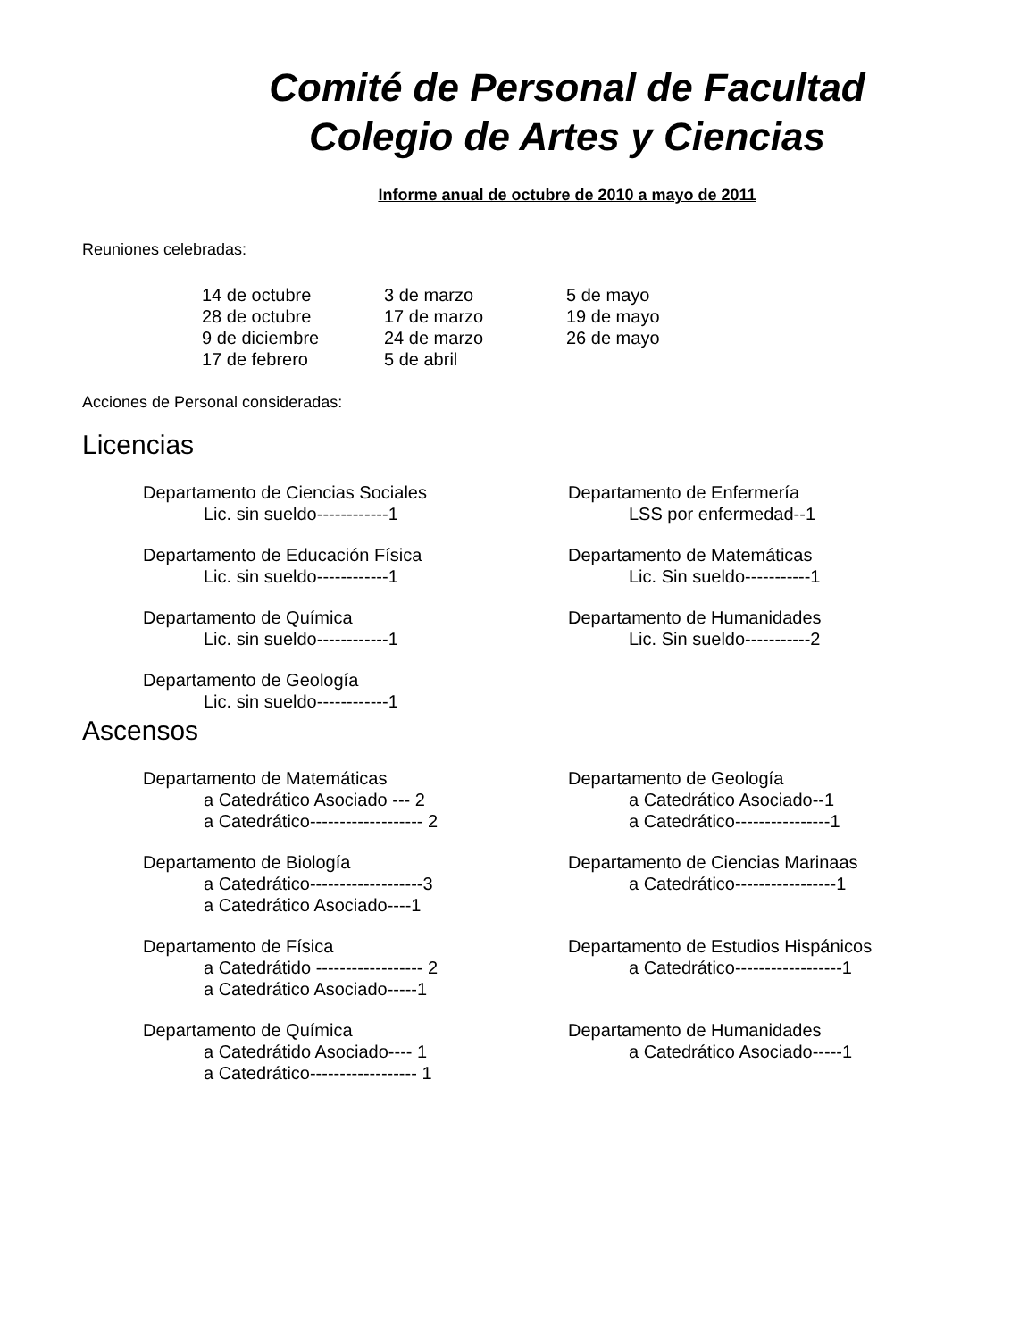Comité de Personal de Facultad
Colegio de Artes y Ciencias
Informe anual de octubre de 2010 a mayo de 2011
Reuniones celebradas:
14 de octubre
28 de octubre
9 de diciembre
17 de febrero
3 de marzo
17 de marzo
24 de marzo
5 de abril
5 de mayo
19 de mayo
26 de mayo
Acciones de Personal consideradas:
Licencias
Departamento de Ciencias Sociales
Lic. sin sueldo------------1
Departamento de Enfermería
LSS por enfermedad--1
Departamento de Educación Física
Lic. sin sueldo------------1
Departamento de Matemáticas
Lic. Sin sueldo-----------1
Departamento de Química
Lic. sin sueldo------------1
Departamento de Humanidades
Lic. Sin sueldo-----------2
Departamento de Geología
Lic. sin sueldo------------1
Ascensos
Departamento de Matemáticas
a Catedrático Asociado --- 2
a Catedrático------------------- 2
Departamento de Geología
a Catedrático Asociado--1
a Catedrático----------------1
Departamento de Biología
a Catedrático-------------------3
a Catedrático Asociado----1
Departamento de Ciencias Marinaas
a Catedrático-----------------1
Departamento de Física
a Catedrátido ------------------ 2
a Catedrático Asociado-----1
Departamento de Estudios Hispánicos
a Catedrático------------------1
Departamento de Química
a Catedrátido Asociado---- 1
a Catedrático------------------ 1
Departamento de Humanidades
a Catedrático Asociado-----1